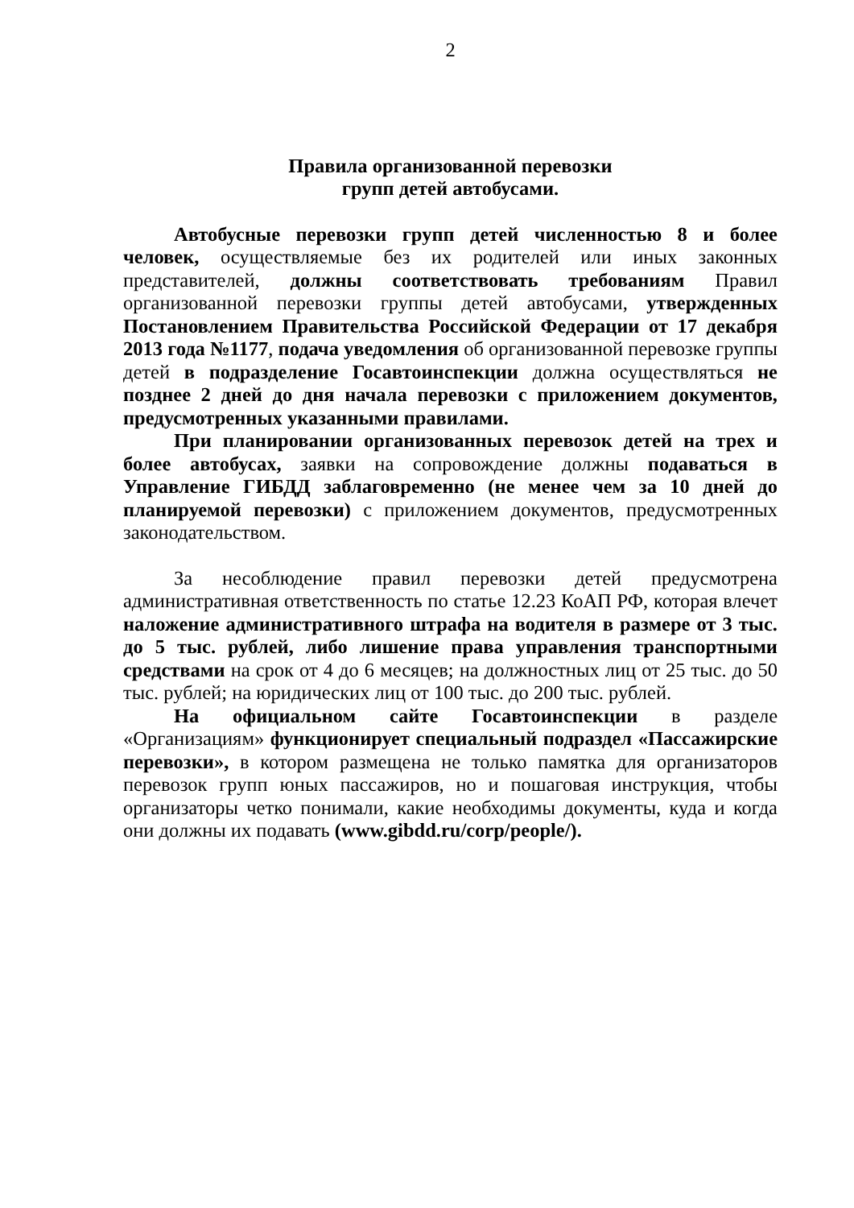2
Правила организованной перевозки
групп детей автобусами.
Автобусные перевозки групп детей численностью 8 и более человек, осуществляемые без их родителей или иных законных представителей, должны соответствовать требованиям Правил организованной перевозки группы детей автобусами, утвержденных Постановлением Правительства Российской Федерации от 17 декабря 2013 года №1177, подача уведомления об организованной перевозке группы детей в подразделение Госавтоинспекции должна осуществляться не позднее 2 дней до дня начала перевозки с приложением документов, предусмотренных указанными правилами.
При планировании организованных перевозок детей на трех и более автобусах, заявки на сопровождение должны подаваться в Управление ГИБДД заблаговременно (не менее чем за 10 дней до планируемой перевозки) с приложением документов, предусмотренных законодательством.
За несоблюдение правил перевозки детей предусмотрена административная ответственность по статье 12.23 КоАП РФ, которая влечет наложение административного штрафа на водителя в размере от 3 тыс. до 5 тыс. рублей, либо лишение права управления транспортными средствами на срок от 4 до 6 месяцев; на должностных лиц от 25 тыс. до 50 тыс. рублей; на юридических лиц от 100 тыс. до 200 тыс. рублей.
На официальном сайте Госавтоинспекции в разделе «Организациям» функционирует специальный подраздел «Пассажирские перевозки», в котором размещена не только памятка для организаторов перевозок групп юных пассажиров, но и пошаговая инструкция, чтобы организаторы четко понимали, какие необходимы документы, куда и когда они должны их подавать (www.gibdd.ru/corp/people/).